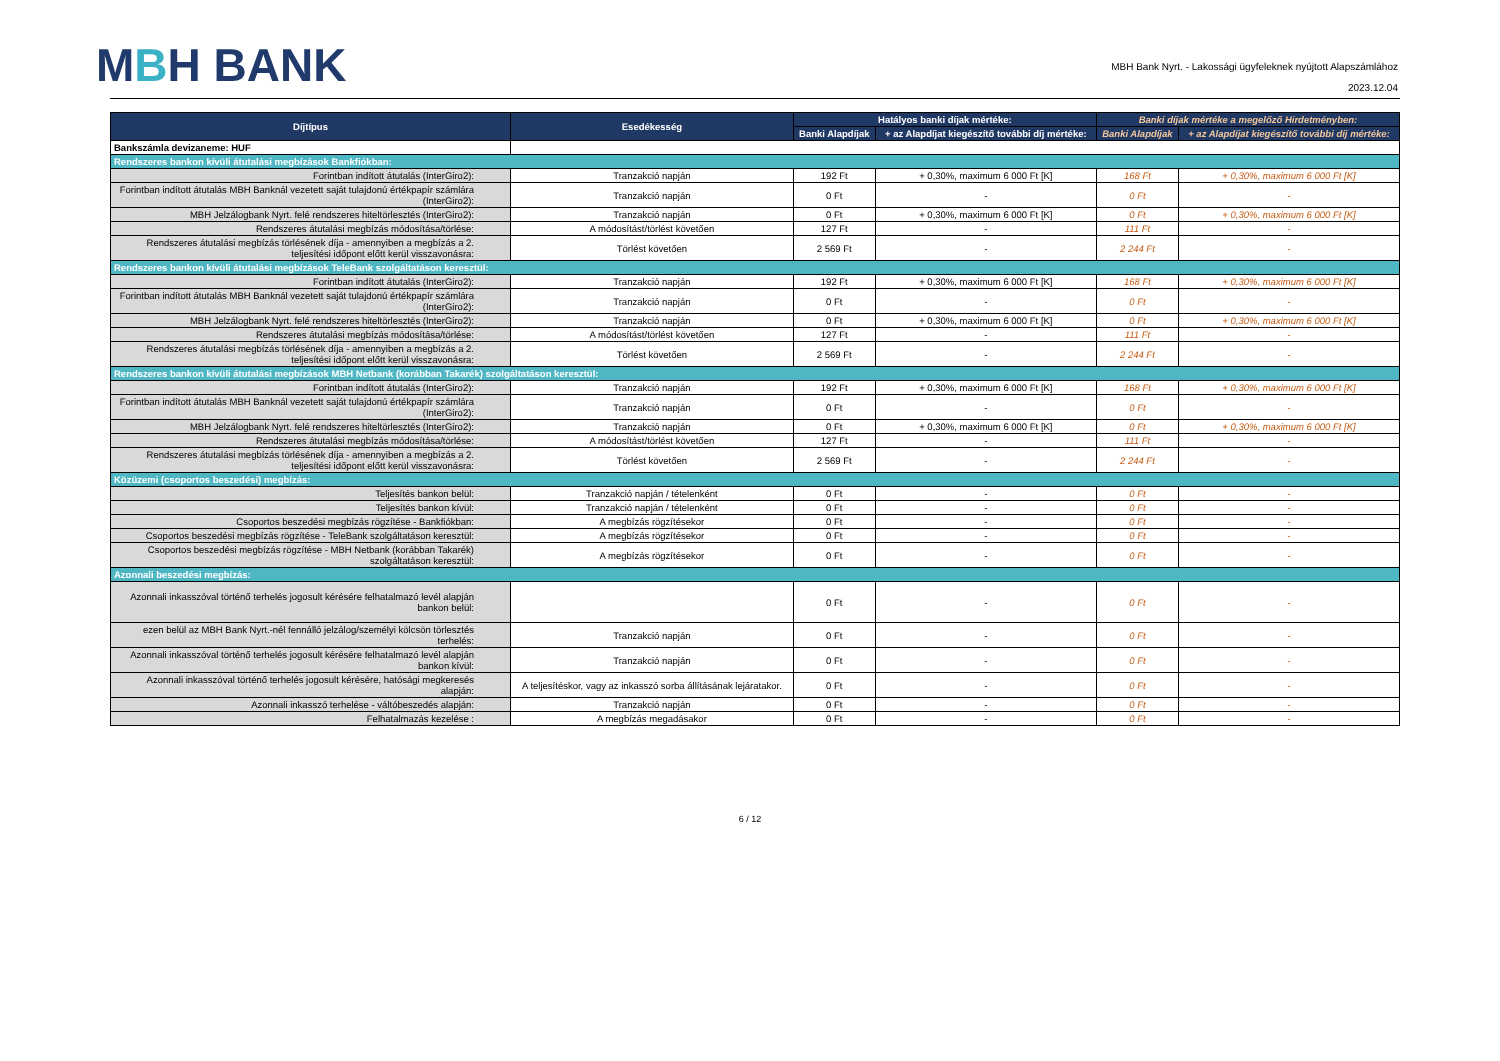MBH BANK
MBH Bank Nyrt. - Lakossági ügyfeleknek nyújtott Alapszámlához
2023.12.04
| Díjtípus | Esedékesség | Hatályos banki díjak mértéke: | | Banki díjak mértéke a megelőző Hirdetményben: | |
| --- | --- | --- | --- | --- | --- |
| | | Banki Alapdíjak | + az Alapdíjat kiegészítő további díj mértéke: | Banki Alapdíjak | + az Alapdíjat kiegészítő további díj mértéke: |
| Bankszámla devizaneme: HUF | | | | | |
| Rendszeres bankon kívüli átutalási megbízások Bankfiókban: | | | | | |
| Forintban indított átutalás (InterGiro2): | Tranzakció napján | 192 Ft | + 0,30%, maximum 6 000 Ft [K] | 168 Ft | + 0,30%, maximum 6 000 Ft [K] |
| Forintban indított átutalás MBH Banknál vezetett saját tulajdonú értékpapír számlára (InterGiro2): | Tranzakció napján | 0 Ft | - | 0 Ft | - |
| MBH Jelzálogbank Nyrt. felé rendszeres hiteltörlesztés (InterGiro2): | Tranzakció napján | 0 Ft | + 0,30%, maximum 6 000 Ft [K] | 0 Ft | + 0,30%, maximum 6 000 Ft [K] |
| Rendszeres átutalási megbízás módosítása/törlése: | A módosítást/törlést követően | 127 Ft | - | 111 Ft | - |
| Rendszeres átutalási megbízás törlésének díja - amennyiben a megbízás a 2. teljesítési időpont előtt kerül visszavonásra: | Törlést követően | 2 569 Ft | - | 2 244 Ft | - |
| Rendszeres bankon kívüli átutalási megbízások TeleBank szolgáltatáson keresztül: | | | | | |
| Forintban indított átutalás (InterGiro2): | Tranzakció napján | 192 Ft | + 0,30%, maximum 6 000 Ft [K] | 168 Ft | + 0,30%, maximum 6 000 Ft [K] |
| Forintban indított átutalás MBH Banknál vezetett saját tulajdonú értékpapír számlára (InterGiro2): | Tranzakció napján | 0 Ft | - | 0 Ft | - |
| MBH Jelzálogbank Nyrt. felé rendszeres hiteltörlesztés (InterGiro2): | Tranzakció napján | 0 Ft | + 0,30%, maximum 6 000 Ft [K] | 0 Ft | + 0,30%, maximum 6 000 Ft [K] |
| Rendszeres átutalási megbízás módosítása/törlése: | A módosítást/törlést követően | 127 Ft | - | 111 Ft | - |
| Rendszeres átutalási megbízás törlésének díja - amennyiben a megbízás a 2. teljesítési időpont előtt kerül visszavonásra: | Törlést követően | 2 569 Ft | - | 2 244 Ft | - |
| Rendszeres bankon kívüli átutalási megbízások MBH Netbank (korábban Takarék) szolgáltatáson keresztül: | | | | | |
| Forintban indított átutalás (InterGiro2): | Tranzakció napján | 192 Ft | + 0,30%, maximum 6 000 Ft [K] | 168 Ft | + 0,30%, maximum 6 000 Ft [K] |
| Forintban indított átutalás MBH Banknál vezetett saját tulajdonú értékpapír számlára (InterGiro2): | Tranzakció napján | 0 Ft | - | 0 Ft | - |
| MBH Jelzálogbank Nyrt. felé rendszeres hiteltörlesztés (InterGiro2): | Tranzakció napján | 0 Ft | + 0,30%, maximum 6 000 Ft [K] | 0 Ft | + 0,30%, maximum 6 000 Ft [K] |
| Rendszeres átutalási megbízás módosítása/törlése: | A módosítást/törlést követően | 127 Ft | - | 111 Ft | - |
| Rendszeres átutalási megbízás törlésének díja - amennyiben a megbízás a 2. teljesítési időpont előtt kerül visszavonásra: | Törlést követően | 2 569 Ft | - | 2 244 Ft | - |
| Közüzemi (csoportos beszedési) megbízás: | | | | | |
| Teljesítés bankon belül: | Tranzakció napján / tételenként | 0 Ft | - | 0 Ft | - |
| Teljesítés bankon kívül: | Tranzakció napján / tételenként | 0 Ft | - | 0 Ft | - |
| Csoportos beszedési megbízás rögzítése - Bankfiókban: | A megbízás rögzítésekor | 0 Ft | - | 0 Ft | - |
| Csoportos beszedési megbízás rögzítése - TeleBank szolgáltatáson keresztül: | A megbízás rögzítésekor | 0 Ft | - | 0 Ft | - |
| Csoportos beszedési megbízás rögzítése - MBH Netbank (korábban Takarék) szolgáltatáson keresztül: | A megbízás rögzítésekor | 0 Ft | - | 0 Ft | - |
| Azonnali beszedési megbízás: | | | | | |
| Azonnali inkasszóval történő terhelés jogosult kérésére felhatalmazó levél alapján bankon belül: | | 0 Ft | - | 0 Ft | - |
| ezen belül az MBH Bank Nyrt.-nél fennálló jelzálog/személyi kölcsön törlesztés terhelés: | Tranzakció napján | 0 Ft | - | 0 Ft | - |
| Azonnali inkasszóval történő terhelés jogosult kérésére felhatalmazó levél alapján bankon kívül: | Tranzakció napján | 0 Ft | - | 0 Ft | - |
| Azonnali inkasszóval történő terhelés jogosult kérésére, hatósági megkeresés alapján: | A teljesítéskor, vagy az inkasszó sorba állításának lejáratakor. | 0 Ft | - | 0 Ft | - |
| Azonnali inkasszó terhelése - váltóbeszedés alapján: | Tranzakció napján | 0 Ft | - | 0 Ft | - |
| Felhatalmazás kezelése : | A megbízás megadásakor | 0 Ft | - | 0 Ft | - |
6 / 12